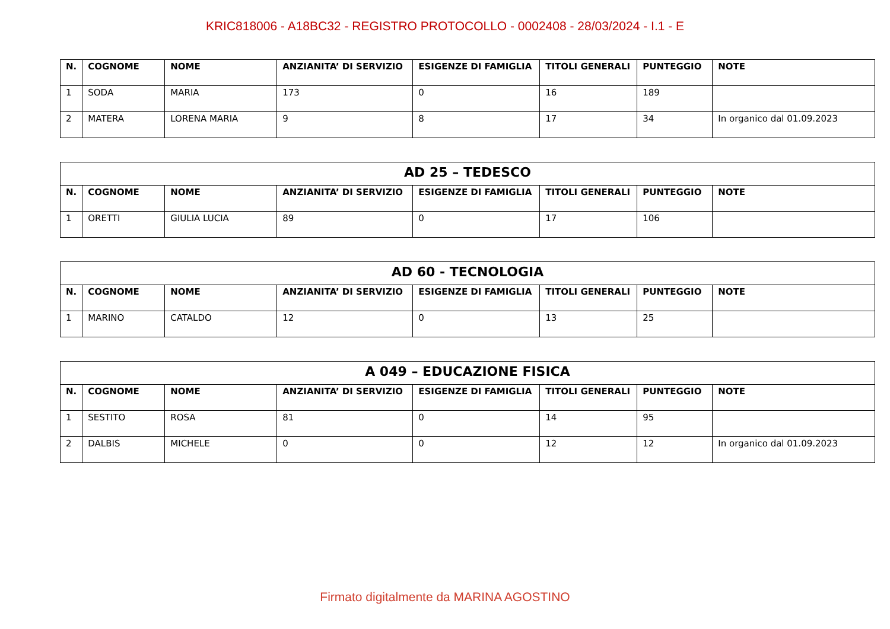KRIC818006 - A18BC32 - REGISTRO PROTOCOLLO - 0002408 - 28/03/2024 - I.1 - E
| N. | COGNOME | NOME | ANZIANITA’ DI SERVIZIO | ESIGENZE DI FAMIGLIA | TITOLI GENERALI | PUNTEGGIO | NOTE |
| --- | --- | --- | --- | --- | --- | --- | --- |
| 1 | SODA | MARIA | 173 | 0 | 16 | 189 | |
| 2 | MATERA | LORENA MARIA | 9 | 8 | 17 | 34 | In organico dal 01.09.2023 |
| AD 25 – TEDESCO | | | | | | | |
| --- | --- | --- | --- | --- | --- | --- | --- |
| N. | COGNOME | NOME | ANZIANITA’ DI SERVIZIO | ESIGENZE DI FAMIGLIA | TITOLI GENERALI | PUNTEGGIO | NOTE |
| 1 | ORETTI | GIULIA LUCIA | 89 | 0 | 17 | 106 | |
| AD 60 - TECNOLOGIA | | | | | | | |
| --- | --- | --- | --- | --- | --- | --- | --- |
| N. | COGNOME | NOME | ANZIANITA’ DI SERVIZIO | ESIGENZE DI FAMIGLIA | TITOLI GENERALI | PUNTEGGIO | NOTE |
| 1 | MARINO | CATALDO | 12 | 0 | 13 | 25 | |
| A 049 – EDUCAZIONE FISICA | | | | | | | |
| --- | --- | --- | --- | --- | --- | --- | --- |
| N. | COGNOME | NOME | ANZIANITA’ DI SERVIZIO | ESIGENZE DI FAMIGLIA | TITOLI GENERALI | PUNTEGGIO | NOTE |
| 1 | SESTITO | ROSA | 81 | 0 | 14 | 95 | |
| 2 | DALBIS | MICHELE | 0 | 0 | 12 | 12 | In organico dal 01.09.2023 |
Firmato digitalmente da MARINA AGOSTINO